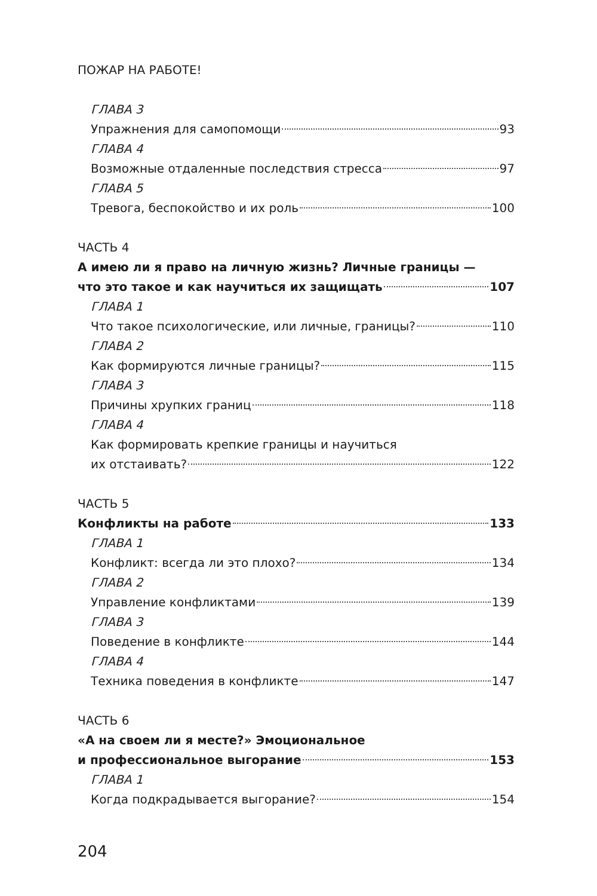ПОЖАР НА РАБОТЕ!
ГЛАВА 3
Упражнения для самопомощи 93
ГЛАВА 4
Возможные отдаленные последствия стресса 97
ГЛАВА 5
Тревога, беспокойство и их роль 100
ЧАСТЬ 4
А имею ли я право на личную жизнь? Личные границы —
что это такое и как научиться их защищать 107
ГЛАВА 1
Что такое психологические, или личные, границы? 110
ГЛАВА 2
Как формируются личные границы? 115
ГЛАВА 3
Причины хрупких границ 118
ГЛАВА 4
Как формировать крепкие границы и научиться
их отстаивать? 122
ЧАСТЬ 5
Конфликты на работе 133
ГЛАВА 1
Конфликт: всегда ли это плохо? 134
ГЛАВА 2
Управление конфликтами 139
ГЛАВА 3
Поведение в конфликте 144
ГЛАВА 4
Техника поведения в конфликте 147
ЧАСТЬ 6
«А на своем ли я месте?» Эмоциональное
и профессиональное выгорание 153
ГЛАВА 1
Когда подкрадывается выгорание? 154
204